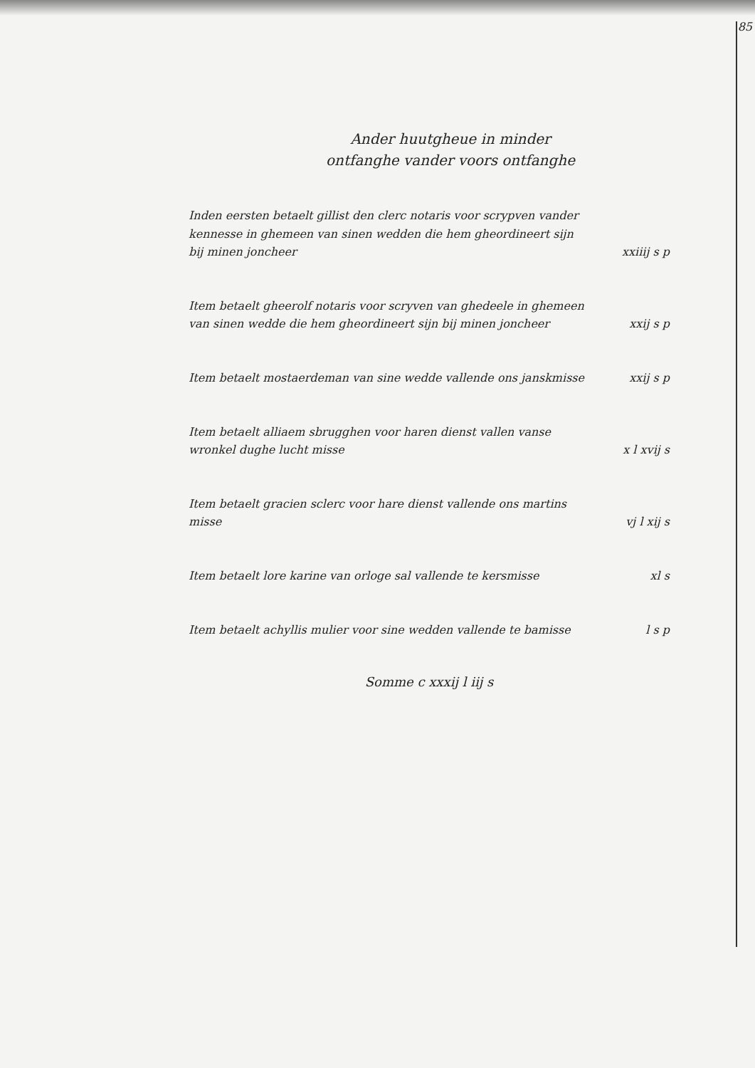85
Ander huutgheue in minder
ontfanghe vander voors ontfanghe
Inden eersten betaelt gillist den clerc notaris voor scrypven vander kennesse in ghemeen van sinen wedden die hem gheordineert sijn bij minen joncheer
xxiiij s p
Item betaelt gheerolf notaris voor scryven van ghedeele in ghemeen van sinen wedde die hem gheordineert sijn bij minen joncheer
xxij s p
Item betaelt mostaerdeman van sine wedde vallende ons janskmisse
xxij s p
Item betaelt alliaem sbrugghen voor haren dienst vallen vanse wronkel dughe lucht misse
x l xvij s
Item betaelt gracien sclerc voor hare dienst vallende ons martins misse
vj l xij s
Item betaelt lore karine van orloge sal vallende te kersmisse
xl s
Item betaelt achyllis mulier voor sine wedden vallende te bamisse
l s p
Somme c xxxij l iij s